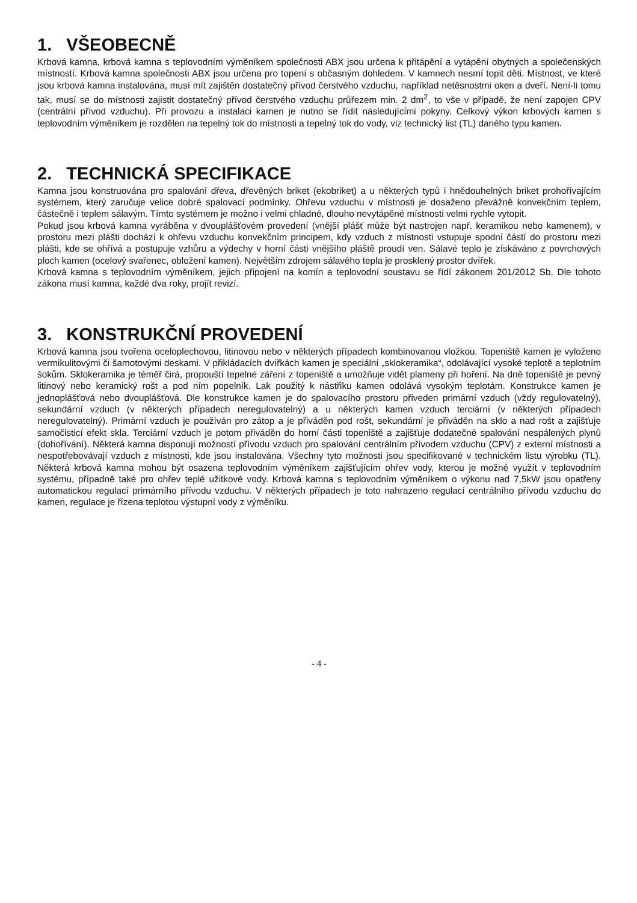1. VŠEOBECNĚ
Krbová kamna, krbová kamna s teplovodním výměníkem společnosti ABX jsou určena k přitápění a vytápění obytných a společenských místností. Krbová kamna společnosti ABX jsou určena pro topení s občasným dohledem. V kamnech nesmí topit děti. Místnost, ve které jsou krbová kamna instalována, musí mít zajištěn dostatečný přívod čerstvého vzduchu, například netěsnostmi oken a dveří. Není-li tomu tak, musí se do místnosti zajistit dostatečný přívod čerstvého vzduchu průřezem min. 2 dm<sup>2</sup>, to vše v případě, že není zapojen CPV (centrální přívod vzduchu). Při provozu a instalaci kamen je nutno se řídit následujícími pokyny. Celkový výkon krbových kamen s teplovodním výměníkem je rozdělen na tepelný tok do místnosti a tepelný tok do vody, viz technický list (TL) daného typu kamen.
2. TECHNICKÁ SPECIFIKACE
Kamna jsou konstruována pro spalování dřeva, dřevěných briket (ekobriket) a u některých typů i hnědouhelných briket prohořívajícím systémem, který zaručuje velice dobré spalovací podmínky. Ohřevu vzduchu v místnosti je dosaženo převážně konvekčním teplem, částečně i teplem sálavým. Tímto systémem je možno i velmi chladné, dlouho nevytápěné místnosti velmi rychle vytopit.
Pokud jsou krbová kamna vyráběna v dvouplášťovém provedení (vnější plášť může být nastrojen např. keramikou nebo kamenem), v prostoru mezi plášti dochází k ohřevu vzduchu konvekčním principem, kdy vzduch z místnosti vstupuje spodní částí do prostoru mezi plášti, kde se ohřívá a postupuje vzhůru a výdechy v horní části vnějšího pláště proudí ven. Sálavé teplo je získáváno z povrchových ploch kamen (ocelový svařenec, obložení kamen). Největším zdrojem sálavého tepla je prosklený prostor dvířek.
Krbová kamna s teplovodním výměníkem, jejich připojení na komín a teplovodní soustavu se řídí zákonem 201/2012 Sb. Dle tohoto zákona musí kamna, každé dva roky, projít revizí.
3. KONSTRUKČNÍ PROVEDENÍ
Krbová kamna jsou tvořena oceloplechovou, litinovou nebo v některých případech kombinovanou vložkou. Topeniště kamen je vyloženo vermikulitovými či šamotovými deskami. V přikládacích dvířkách kamen je speciální „sklokeramika“, odolávající vysoké teplotě a teplotním šokům. Sklokeramika je téměř čirá, propouští tepelné záření z topeniště a umožňuje vidět plameny při hoření. Na dně topeniště je pevný litinový nebo keramický rošt a pod ním popelník. Lak použitý k nástřiku kamen odolává vysokým teplotám. Konstrukce kamen je jednoplášťová nebo dvouplášťová. Dle konstrukce kamen je do spalovacího prostoru přiveden primární vzduch (vždy regulovatelný), sekundární vzduch (v některých případech neregulovatelný) a u některých kamen vzduch terciární (v některých případech neregulovatelný). Primární vzduch je používán pro zátop a je přiváděn pod rošt, sekundární je přiváděn na sklo a nad rošt a zajišťuje samočisticí efekt skla. Terciární vzduch je potom přiváděn do horní části topeniště a zajišťuje dodatečné spalování nespálených plynů (dohořívání). Některá kamna disponují možností přívodu vzduch pro spalování centrálním přívodem vzduchu (CPV) z externí místnosti a nespotřebovávají vzduch z místnosti, kde jsou instalována. Všechny tyto možnosti jsou specifikované v technickém listu výrobku (TL). Některá krbová kamna mohou být osazena teplovodním výměníkem zajišťujícím ohřev vody, kterou je možné využít v teplovodním systému, případně také pro ohřev teplé užitkové vody. Krbová kamna s teplovodním výměníkem o výkonu nad 7,5kW jsou opatřeny automatickou regulací primárního přívodu vzduchu. V některých případech je toto nahrazeno regulací centrálního přívodu vzduchu do kamen, regulace je řízena teplotou výstupní vody z výměníku.
- 4 -